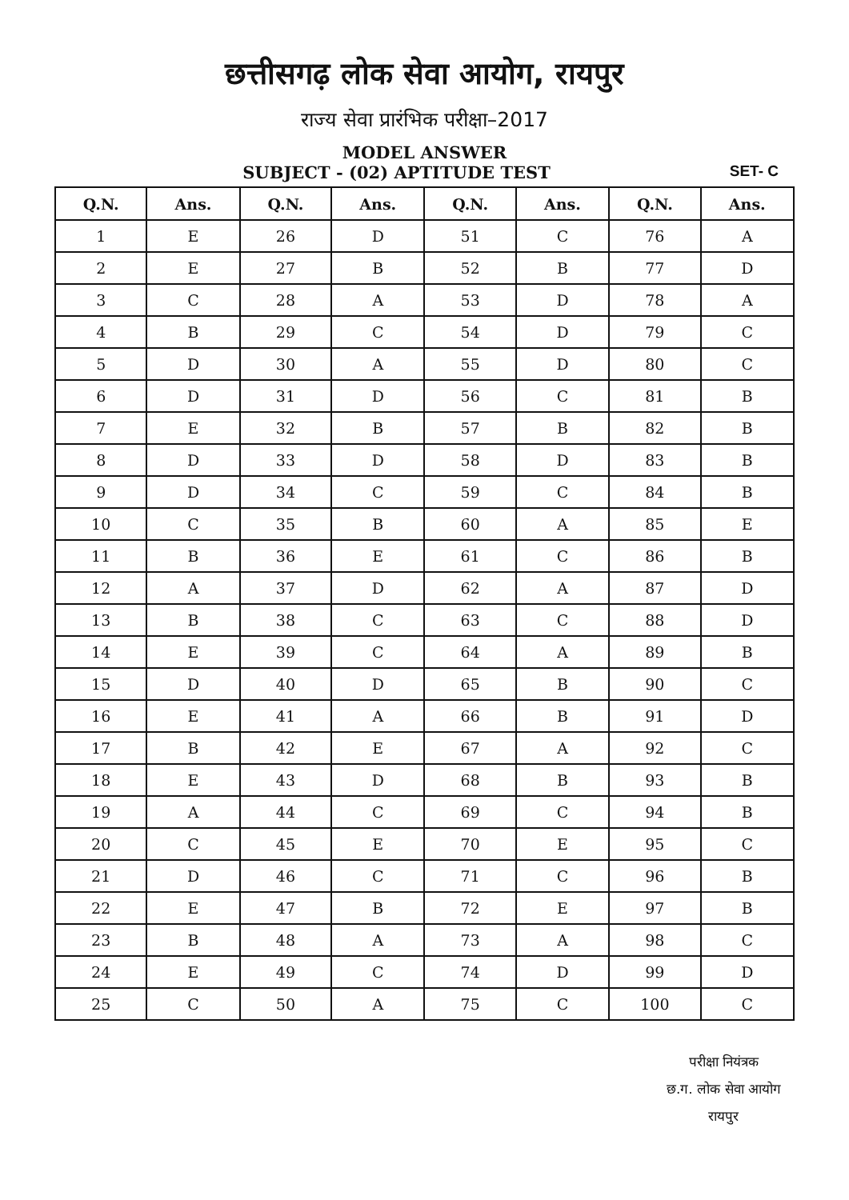छत्तीसगढ़ लोक सेवा आयोग, रायपुर
राज्य सेवा प्रारंभिक परीक्षा–2017
MODEL ANSWER
SUBJECT - (02) APTITUDE TEST
SET- C
| Q.N. | Ans. | Q.N. | Ans. | Q.N. | Ans. | Q.N. | Ans. |
| --- | --- | --- | --- | --- | --- | --- | --- |
| 1 | E | 26 | D | 51 | C | 76 | A |
| 2 | E | 27 | B | 52 | B | 77 | D |
| 3 | C | 28 | A | 53 | D | 78 | A |
| 4 | B | 29 | C | 54 | D | 79 | C |
| 5 | D | 30 | A | 55 | D | 80 | C |
| 6 | D | 31 | D | 56 | C | 81 | B |
| 7 | E | 32 | B | 57 | B | 82 | B |
| 8 | D | 33 | D | 58 | D | 83 | B |
| 9 | D | 34 | C | 59 | C | 84 | B |
| 10 | C | 35 | B | 60 | A | 85 | E |
| 11 | B | 36 | E | 61 | C | 86 | B |
| 12 | A | 37 | D | 62 | A | 87 | D |
| 13 | B | 38 | C | 63 | C | 88 | D |
| 14 | E | 39 | C | 64 | A | 89 | B |
| 15 | D | 40 | D | 65 | B | 90 | C |
| 16 | E | 41 | A | 66 | B | 91 | D |
| 17 | B | 42 | E | 67 | A | 92 | C |
| 18 | E | 43 | D | 68 | B | 93 | B |
| 19 | A | 44 | C | 69 | C | 94 | B |
| 20 | C | 45 | E | 70 | E | 95 | C |
| 21 | D | 46 | C | 71 | C | 96 | B |
| 22 | E | 47 | B | 72 | E | 97 | B |
| 23 | B | 48 | A | 73 | A | 98 | C |
| 24 | E | 49 | C | 74 | D | 99 | D |
| 25 | C | 50 | A | 75 | C | 100 | C |
परीक्षा नियंत्रक
छ.ग. लोक सेवा आयोग
रायपुर